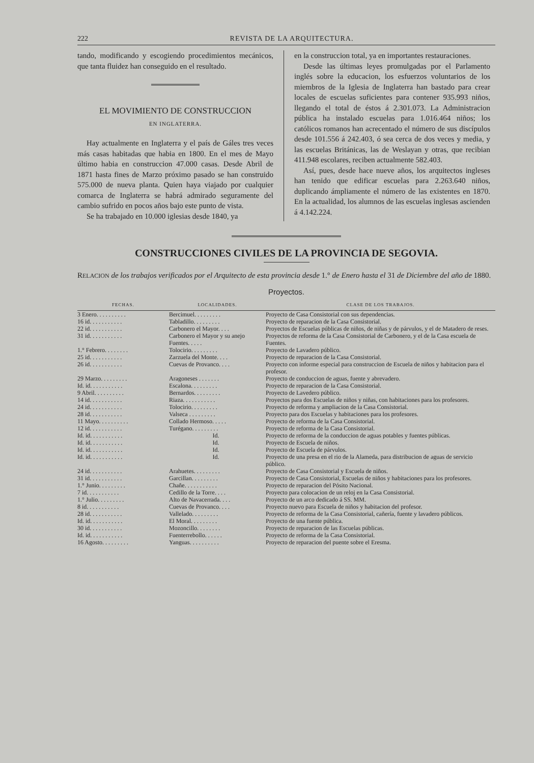222 REVISTA DE LA ARQUITECTURA.
tando, modificando y escogiendo procedimientos mecánicos, que tanta fluidez han conseguido en el resultado.
EL MOVIMIENTO DE CONSTRUCCION
EN INGLATERRA.
Hay actualmente en Inglaterra y el país de Gáles tres veces más casas habitadas que habia en 1800. En el mes de Mayo último habia en construccion 47.000 casas. Desde Abril de 1871 hasta fines de Marzo próximo pasado se han construido 575.000 de nueva planta. Quien haya viajado por cualquier comarca de Inglaterra se habrá admirado seguramente del cambio sufrido en pocos años bajo este punto de vista.
Se ha trabajado en 10.000 iglesias desde 1840, ya
en la construccion total, ya en importantes restauraciones.
Desde las últimas leyes promulgadas por el Parlamento inglés sobre la educacion, los esfuerzos voluntarios de los miembros de la Iglesia de Inglaterra han bastado para crear locales de escuelas suficientes para contener 935.993 niños, llegando el total de éstos á 2.301.073. La Administracion pública ha instalado escuelas para 1.016.464 niños; los católicos romanos han acrecentado el número de sus discípulos desde 101.556 á 242.403, ó sea cerca de dos veces y media, y las escuelas Británicas, las de Weslayan y otras, que recibian 411.948 escolares, reciben actualmente 582.403.
Así, pues, desde hace nueve años, los arquitectos ingleses han tenido que edificar escuelas para 2.263.640 niños, duplicando ámpliamente el número de las existentes en 1870. En la actualidad, los alumnos de las escuelas inglesas ascienden á 4.142.224.
CONSTRUCCIONES CIVILES DE LA PROVINCIA DE SEGOVIA.
RELACION de los trabajos verificados por el Arquitecto de esta provincia desde 1.° de Enero hasta el 31 de Diciembre del año de 1880.
Proyectos.
| FECHAS. | LOCALIDADES. | CLASE DE LOS TRABAJOS. |
| --- | --- | --- |
| 3 Enero. . . . . . . . . . | Bercimuel. . . . . . . . . | Proyecto de Casa Consistorial con sus dependencias. |
| 16 id. . . . . . . . . . . | Tabladillo. . . . . . . . . | Proyecto de reparacion de la Casa Consistorial. |
| 22 id. . . . . . . . . . . | Carbonero el Mayor. . . . | Proyectos de Escuelas públicas de niños, de niñas y de párvulos, y el de Matadero de reses. |
| 31 id. . . . . . . . . . . | Carbonero el Mayor y su anejo Fuentes. . . . . | Proyectos de reforma de la Casa Consistorial de Carbonero, y el de la Casa escuela de Fuentes. |
| 1.° Febrero. . . . . . . . | Tolocirio. . . . . . . . . | Proyecto de Lavadero público. |
| 25 id. . . . . . . . . . . | Zarzuela del Monte. . . . | Proyecto de reparacion de la Casa Consistorial. |
| 26 id. . . . . . . . . . . | Cuevas de Provanco. . . . | Proyecto con informe especial para construccion de Escuela de niños y habitacion para el profesor. |
| 29 Marzo. . . . . . . . . | Aragoneses . . . . . . . | Proyecto de conduccion de aguas, fuente y abrevadero. |
| Id. id. . . . . . . . . . . | Escalona. . . . . . . . . | Proyecto de reparacion de la Casa Consistorial. |
| 9 Abril. . . . . . . . . . | Bernardos. . . . . . . . . | Proyecto de Lavedero público. |
| 14 id. . . . . . . . . . . | Riaza. . . . . . . . . . . | Proyectos para dos Escuelas de niños y niñas, con habitaciones para los profesores. |
| 24 id. . . . . . . . . . . | Tolocirio. . . . . . . . . | Proyecto de reforma y ampliacion de la Casa Consistorial. |
| 28 id. . . . . . . . . . . | Valseca . . . . . . . . . | Proyecto para dos Escuelas y habitaciones para los profesores. |
| 11 Mayo. . . . . . . . . . | Collado Hermoso. . . . . | Proyecto de reforma de la Casa Consistorial. |
| 12 id. . . . . . . . . . . | Turégano. . . . . . . . . | Proyecto de reforma de la Casa Consistorial. |
| Id. id. . . . . . . . . . . | Id. | Proyecto de reforma de la conduccion de aguas potables y fuentes públicas. |
| Id. id. . . . . . . . . . . | Id. | Proyecto de Escuela de niños. |
| Id. id. . . . . . . . . . . | Id. | Proyecto de Escuela de párvulos. |
| Id. id. . . . . . . . . . . | Id. | Proyecto de una presa en el rio de la Alameda, para distribucion de aguas de servicio público. |
| 24 id. . . . . . . . . . . | Arahuetes. . . . . . . . . | Proyecto de Casa Consistorial y Escuela de niños. |
| 31 id. . . . . . . . . . . | Garcillan. . . . . . . . . | Proyecto de Casa Consistorial, Escuelas de niños y habitaciones para los profesores. |
| 1.° Junio. . . . . . . . . | Chañe. . . . . . . . . . . | Proyecto de reparacion del Pósito Nacional. |
| 7 id. . . . . . . . . . . | Cedillo de la Torre. . . . | Proyecto para colocacion de un reloj en la Casa Consistorial. |
| 1.° Julio. . . . . . . . . | Alto de Navacerrada. . . . | Proyecto de un arco dedicado á SS. MM. |
| 8 id. . . . . . . . . . . | Cuevas de Provanco. . . . | Proyecto nuevo para Escuela de niños y habitacion del profesor. |
| 28 id. . . . . . . . . . . | Vallelado. . . . . . . . . | Proyecto de reforma de la Casa Consistorial, cañería, fuente y lavadero públicos. |
| Id. id. . . . . . . . . . . | El Moral. . . . . . . . . | Proyecto de una fuente pública. |
| 30 id. . . . . . . . . . . | Mozoncillo. . . . . . . . | Proyecto de reparacion de las Escuelas públicas. |
| Id. id. . . . . . . . . . . | Fuenterrebollo. . . . . . | Proyecto de reforma de la Casa Consistorial. |
| 16 Agosto. . . . . . . . . | Yanguas. . . . . . . . . . | Proyecto de reparacion del puente sobre el Eresma. |